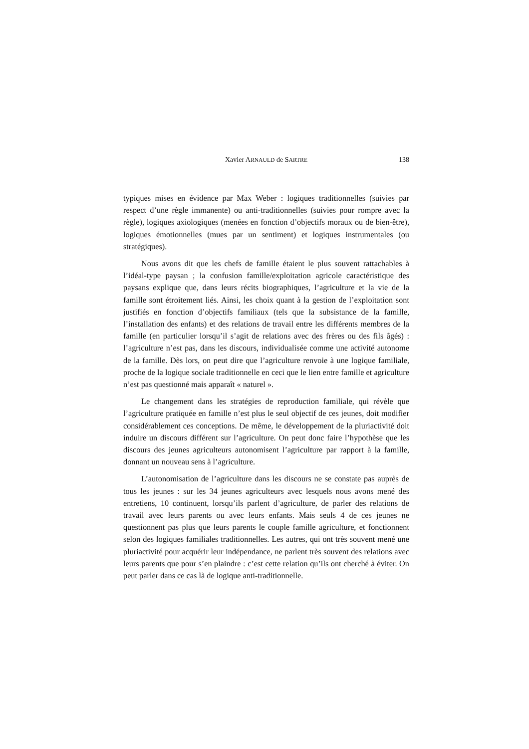Xavier ARNAULD de SARTRE
138
typiques mises en évidence par Max Weber : logiques traditionnelles (suivies par respect d’une règle immanente) ou anti-traditionnelles (suivies pour rompre avec la règle), logiques axiologiques (menées en fonction d’objectifs moraux ou de bien-être), logiques émotionnelles (mues par un sentiment) et logiques instrumentales (ou stratégiques).
Nous avons dit que les chefs de famille étaient le plus souvent rattachables à l’idéal-type paysan ; la confusion famille/exploitation agricole caractéristique des paysans explique que, dans leurs récits biographiques, l’agriculture et la vie de la famille sont étroitement liés. Ainsi, les choix quant à la gestion de l’exploitation sont justifiés en fonction d’objectifs familiaux (tels que la subsistance de la famille, l’installation des enfants) et des relations de travail entre les différents membres de la famille (en particulier lorsqu’il s’agit de relations avec des frères ou des fils âgés) : l’agriculture n’est pas, dans les discours, individualisée comme une activité autonome de la famille. Dès lors, on peut dire que l’agriculture renvoie à une logique familiale, proche de la logique sociale traditionnelle en ceci que le lien entre famille et agriculture n’est pas questionné mais apparaît « naturel ».
Le changement dans les stratégies de reproduction familiale, qui révèle que l’agriculture pratiquée en famille n’est plus le seul objectif de ces jeunes, doit modifier considérablement ces conceptions. De même, le développement de la pluriactivité doit induire un discours différent sur l’agriculture. On peut donc faire l’hypothèse que les discours des jeunes agriculteurs autonomisent l’agriculture par rapport à la famille, donnant un nouveau sens à l’agriculture.
L’autonomisation de l’agriculture dans les discours ne se constate pas auprès de tous les jeunes : sur les 34 jeunes agriculteurs avec lesquels nous avons mené des entretiens, 10 continuent, lorsqu’ils parlent d’agriculture, de parler des relations de travail avec leurs parents ou avec leurs enfants. Mais seuls 4 de ces jeunes ne questionnent pas plus que leurs parents le couple famille agriculture, et fonctionnent selon des logiques familiales traditionnelles. Les autres, qui ont très souvent mené une pluriactivité pour acquérir leur indépendance, ne parlent très souvent des relations avec leurs parents que pour s’en plaindre : c’est cette relation qu’ils ont cherché à éviter. On peut parler dans ce cas là de logique anti-traditionnelle.